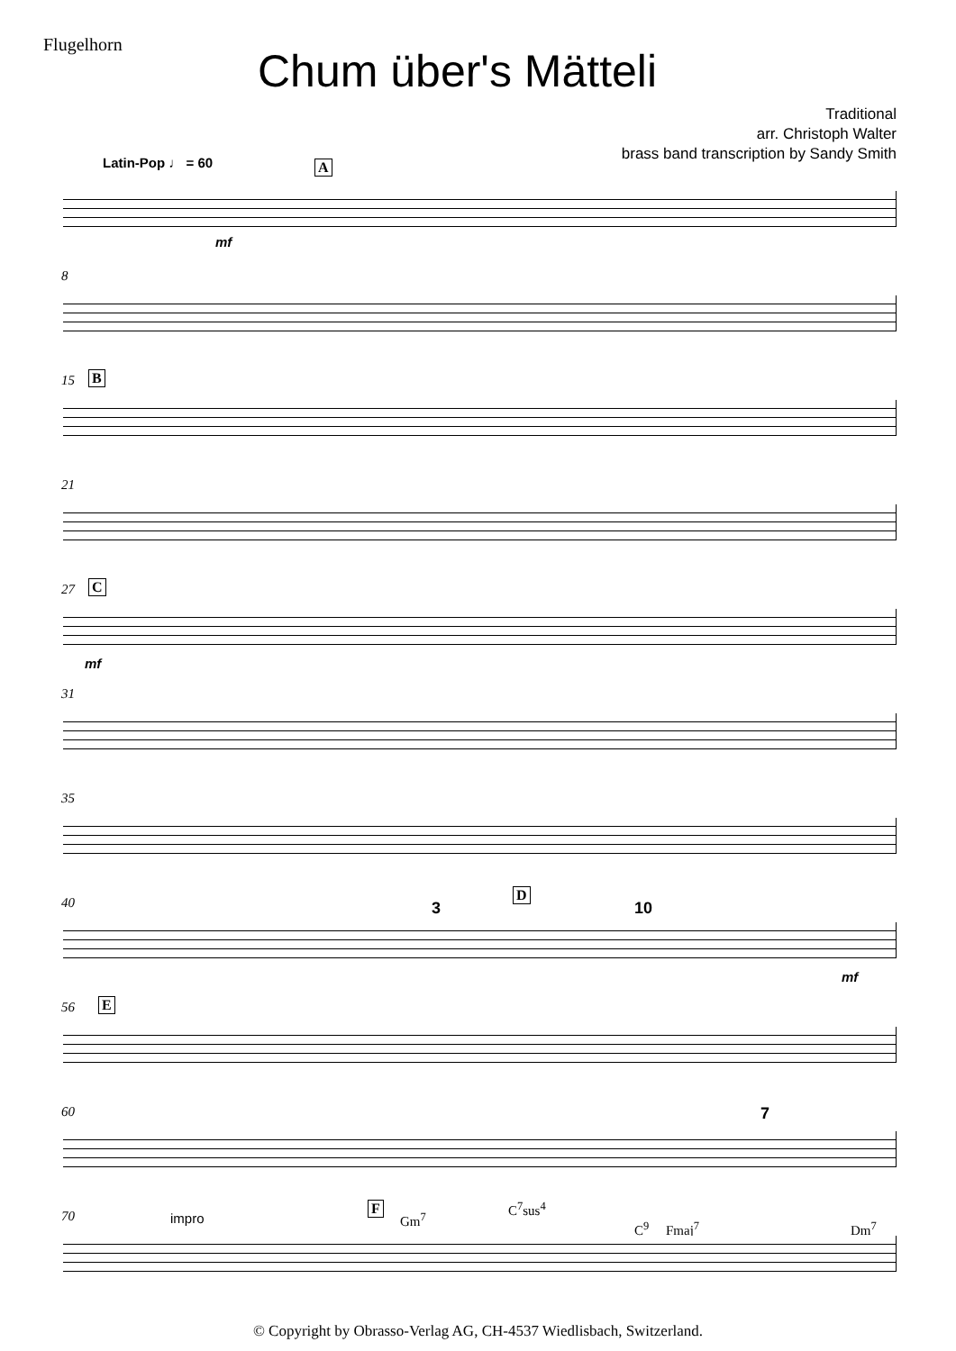Flugelhorn
Chum über's Mätteli
Traditional
arr. Christoph Walter
brass band transcription by Sandy Smith
Latin-Pop ♩ = 60 A
mf
8
15 B
21
27 C
mf
31
35
40 3
D
10
mf
56 E
60 7
70 impro
F
Gm<sup>7</sup>
C<sup>7</sup>sus<sup>4</sup>
C<sup>9</sup> Fmaj<sup>7</sup> Dm<sup>7</sup>
© Copyright by Obrasso-Verlag AG, CH-4537 Wiedlisbach, Switzerland.